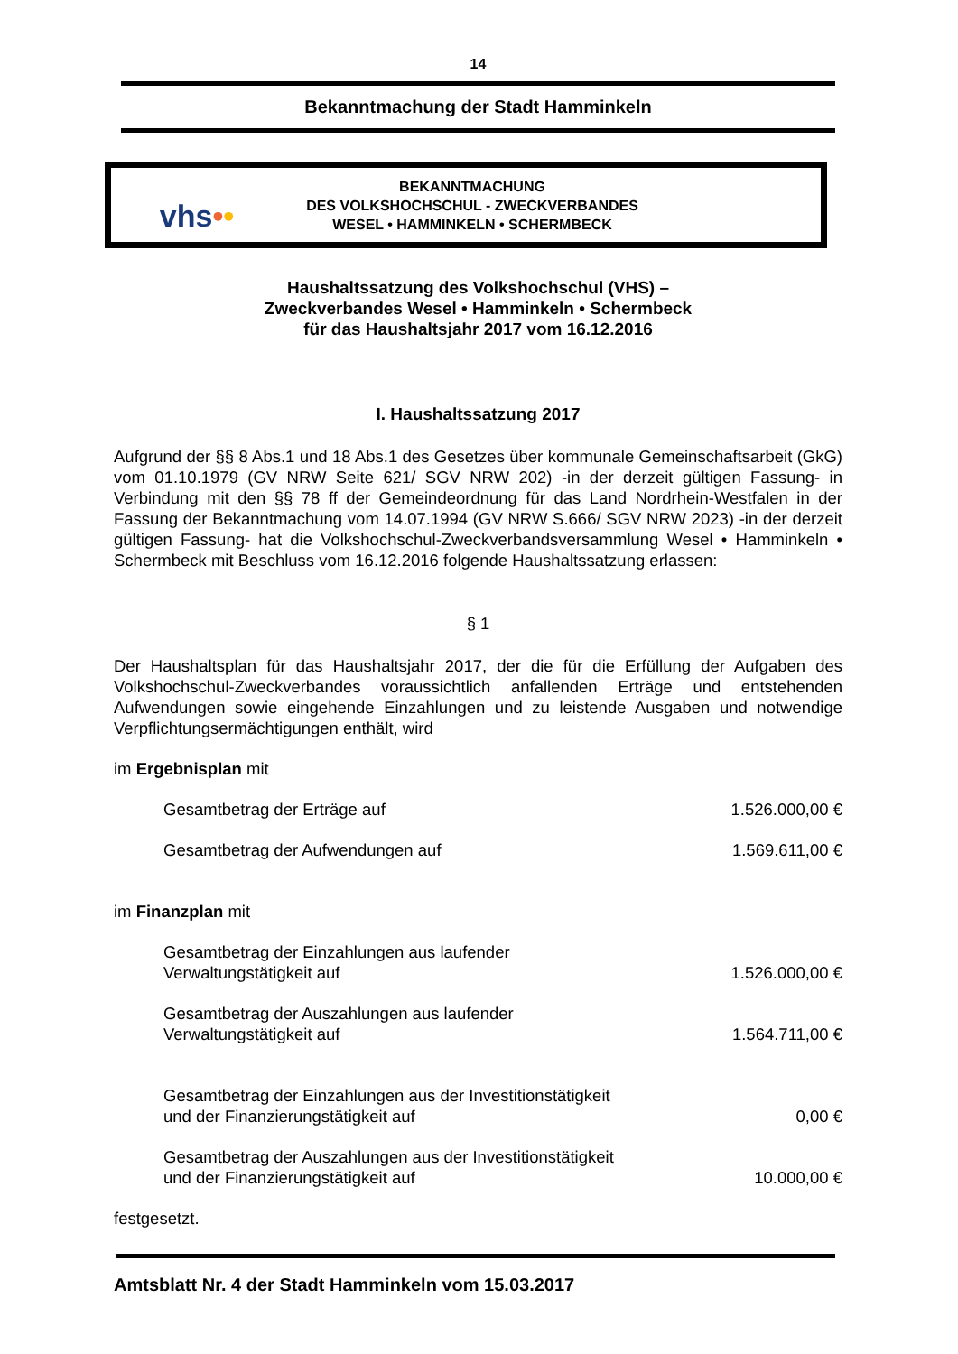14
Bekanntmachung der Stadt Hamminkeln
vhs••
BEKANNTMACHUNG
DES VOLKSHOCHSCHUL - ZWECKVERBANDES
WESEL • HAMMINKELN • SCHERMBECK
Haushaltssatzung des Volkshochschul (VHS) –
Zweckverbandes Wesel • Hamminkeln • Schermbeck
für das Haushaltsjahr 2017 vom 16.12.2016
I. Haushaltssatzung 2017
Aufgrund der §§ 8 Abs.1 und 18 Abs.1 des Gesetzes über kommunale Gemeinschaftsarbeit (GkG) vom 01.10.1979 (GV NRW Seite 621/ SGV NRW 202) -in der derzeit gültigen Fassung- in Verbindung mit den §§ 78 ff der Gemeindeordnung für das Land Nordrhein-Westfalen in der Fassung der Bekanntmachung vom 14.07.1994 (GV NRW S.666/ SGV NRW 2023) -in der derzeit gültigen Fassung- hat die Volkshochschul-Zweckverbandsversammlung Wesel • Hamminkeln • Schermbeck mit Beschluss vom 16.12.2016 folgende Haushaltssatzung erlassen:
§ 1
Der Haushaltsplan für das Haushaltsjahr 2017, der die für die Erfüllung der Aufgaben des Volkshochschul-Zweckverbandes voraussichtlich anfallenden Erträge und entstehenden Aufwendungen sowie eingehende Einzahlungen und zu leistende Ausgaben und notwendige Verpflichtungsermächtigungen enthält, wird
im Ergebnisplan mit
Gesamtbetrag der Erträge auf 1.526.000,00 €
Gesamtbetrag der Aufwendungen auf 1.569.611,00 €
im Finanzplan mit
Gesamtbetrag der Einzahlungen aus laufender
Verwaltungstätigkeit auf 1.526.000,00 €
Gesamtbetrag der Auszahlungen aus laufender
Verwaltungstätigkeit auf 1.564.711,00 €
Gesamtbetrag der Einzahlungen aus der Investitionstätigkeit
und der Finanzierungstätigkeit auf 0,00 €
Gesamtbetrag der Auszahlungen aus der Investitionstätigkeit
und der Finanzierungstätigkeit auf 10.000,00 €
festgesetzt.
Amtsblatt Nr. 4 der Stadt Hamminkeln vom 15.03.2017